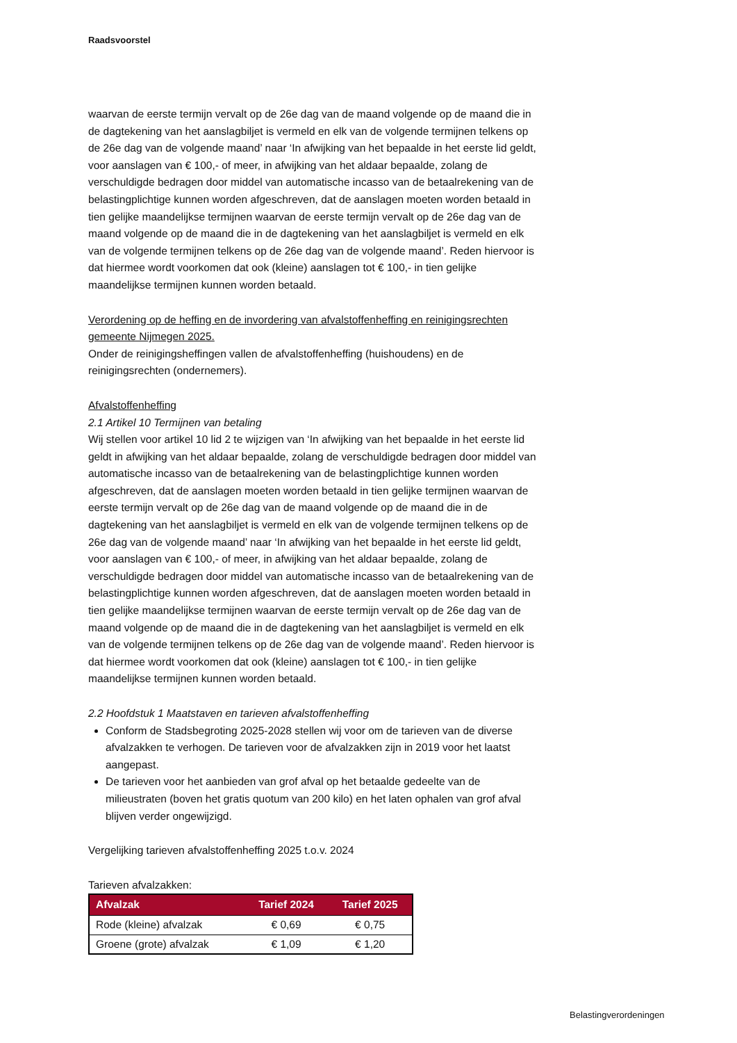Raadsvoorstel
waarvan de eerste termijn vervalt op de 26e dag van de maand volgende op de maand die in de dagtekening van het aanslagbiljet is vermeld en elk van de volgende termijnen telkens op de 26e dag van de volgende maand’ naar ‘In afwijking van het bepaalde in het eerste lid geldt, voor aanslagen van € 100,- of meer, in afwijking van het aldaar bepaalde, zolang de verschuldigde bedragen door middel van automatische incasso van de betaalrekening van de belastingplichtige kunnen worden afgeschreven, dat de aanslagen moeten worden betaald in tien gelijke maandelijkse termijnen waarvan de eerste termijn vervalt op de 26e dag van de maand volgende op de maand die in de dagtekening van het aanslagbiljet is vermeld en elk van de volgende termijnen telkens op de 26e dag van de volgende maand’. Reden hiervoor is dat hiermee wordt voorkomen dat ook (kleine) aanslagen tot € 100,- in tien gelijke maandelijkse termijnen kunnen worden betaald.
Verordening op de heffing en de invordering van afvalstoffenheffing en reinigingsrechten gemeente Nijmegen 2025.
Onder de reinigingsheffingen vallen de afvalstoffenheffing (huishoudens) en de reinigingsrechten (ondernemers).
Afvalstoffenheffing
2.1 Artikel 10 Termijnen van betaling
Wij stellen voor artikel 10 lid 2 te wijzigen van ‘In afwijking van het bepaalde in het eerste lid geldt in afwijking van het aldaar bepaalde, zolang de verschuldigde bedragen door middel van automatische incasso van de betaalrekening van de belastingplichtige kunnen worden afgeschreven, dat de aanslagen moeten worden betaald in tien gelijke termijnen waarvan de eerste termijn vervalt op de 26e dag van de maand volgende op de maand die in de dagtekening van het aanslagbiljet is vermeld en elk van de volgende termijnen telkens op de 26e dag van de volgende maand’ naar ‘In afwijking van het bepaalde in het eerste lid geldt, voor aanslagen van € 100,- of meer, in afwijking van het aldaar bepaalde, zolang de verschuldigde bedragen door middel van automatische incasso van de betaalrekening van de belastingplichtige kunnen worden afgeschreven, dat de aanslagen moeten worden betaald in tien gelijke maandelijkse termijnen waarvan de eerste termijn vervalt op de 26e dag van de maand volgende op de maand die in de dagtekening van het aanslagbiljet is vermeld en elk van de volgende termijnen telkens op de 26e dag van de volgende maand’. Reden hiervoor is dat hiermee wordt voorkomen dat ook (kleine) aanslagen tot € 100,- in tien gelijke maandelijkse termijnen kunnen worden betaald.
2.2 Hoofdstuk 1 Maatstaven en tarieven afvalstoffenheffing
Conform de Stadsbegroting 2025-2028 stellen wij voor om de tarieven van de diverse afvalzakken te verhogen. De tarieven voor de afvalzakken zijn in 2019 voor het laatst aangepast.
De tarieven voor het aanbieden van grof afval op het betaalde gedeelte van de milieustraten (boven het gratis quotum van 200 kilo) en het laten ophalen van grof afval blijven verder ongewijzigd.
Vergelijking tarieven afvalstoffenheffing 2025 t.o.v. 2024
Tarieven afvalzakken:
| Afvalzak | Tarief 2024 | Tarief 2025 |
| --- | --- | --- |
| Rode (kleine) afvalzak | € 0,69 | € 0,75 |
| Groene (grote) afvalzak | € 1,09 | € 1,20 |
Belastingverordeningen